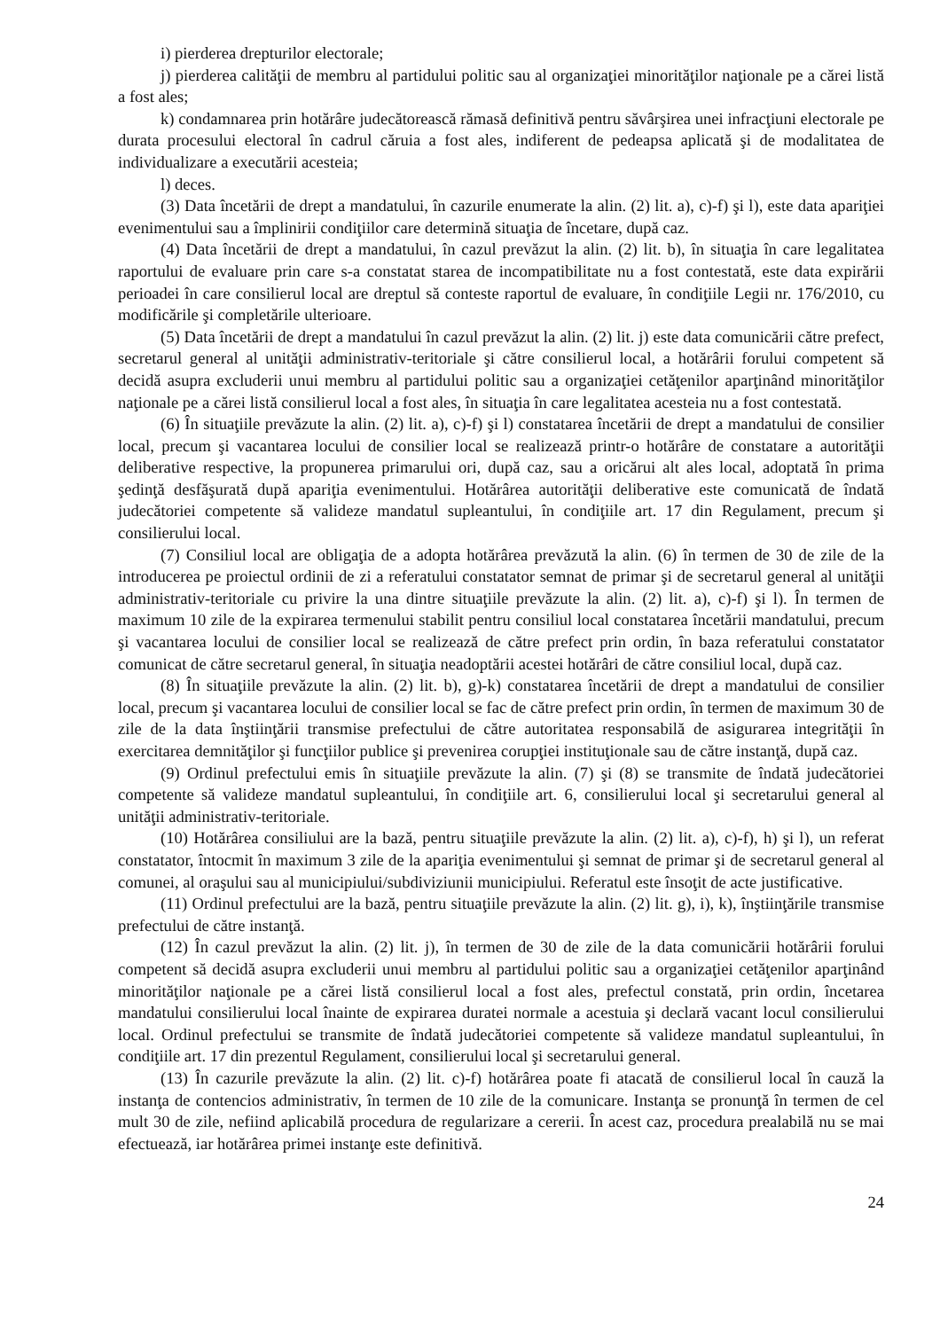i) pierderea drepturilor electorale;
j) pierderea calităţii de membru al partidului politic sau al organizaţiei minorităţilor naţionale pe a cărei listă a fost ales;
k) condamnarea prin hotărâre judecătorească rămasă definitivă pentru săvârşirea unei infracţiuni electorale pe durata procesului electoral în cadrul căruia a fost ales, indiferent de pedeapsa aplicată şi de modalitatea de individualizare a executării acesteia;
l) deces.
(3) Data încetării de drept a mandatului, în cazurile enumerate la alin. (2) lit. a), c)-f) şi l), este data apariţiei evenimentului sau a împlinirii condiţiilor care determină situaţia de încetare, după caz.
(4) Data încetării de drept a mandatului, în cazul prevăzut la alin. (2) lit. b), în situaţia în care legalitatea raportului de evaluare prin care s-a constatat starea de incompatibilitate nu a fost contestată, este data expirării perioadei în care consilierul local are dreptul să conteste raportul de evaluare, în condiţiile Legii nr. 176/2010, cu modificările şi completările ulterioare.
(5) Data încetării de drept a mandatului în cazul prevăzut la alin. (2) lit. j) este data comunicării către prefect, secretarul general al unităţii administrativ-teritoriale şi către consilierul local, a hotărârii forului competent să decidă asupra excluderii unui membru al partidului politic sau a organizaţiei cetăţenilor aparţinând minorităţilor naţionale pe a cărei listă consilierul local a fost ales, în situaţia în care legalitatea acesteia nu a fost contestată.
(6) În situaţiile prevăzute la alin. (2) lit. a), c)-f) şi l) constatarea încetării de drept a mandatului de consilier local, precum şi vacantarea locului de consilier local se realizează printr-o hotărâre de constatare a autorităţii deliberative respective, la propunerea primarului ori, după caz, sau a oricărui alt ales local, adoptată în prima şedinţă desfăşurată după apariţia evenimentului. Hotărârea autorităţii deliberative este comunicată de îndată judecătoriei competente să valideze mandatul supleantului, în condiţiile art. 17 din Regulament, precum şi consilierului local.
(7) Consiliul local are obligaţia de a adopta hotărârea prevăzută la alin. (6) în termen de 30 de zile de la introducerea pe proiectul ordinii de zi a referatului constatator semnat de primar şi de secretarul general al unităţii administrativ-teritoriale cu privire la una dintre situaţiile prevăzute la alin. (2) lit. a), c)-f) şi l). În termen de maximum 10 zile de la expirarea termenului stabilit pentru consiliul local constatarea încetării mandatului, precum şi vacantarea locului de consilier local se realizează de către prefect prin ordin, în baza referatului constatator comunicat de către secretarul general, în situaţia neadoptării acestei hotărâri de către consiliul local, după caz.
(8) În situaţiile prevăzute la alin. (2) lit. b), g)-k) constatarea încetării de drept a mandatului de consilier local, precum şi vacantarea locului de consilier local se fac de către prefect prin ordin, în termen de maximum 30 de zile de la data înştiinţării transmise prefectului de către autoritatea responsabilă de asigurarea integrităţii în exercitarea demnităţilor şi funcţiilor publice şi prevenirea corupţiei instituţionale sau de către instanţă, după caz.
(9) Ordinul prefectului emis în situaţiile prevăzute la alin. (7) şi (8) se transmite de îndată judecătoriei competente să valideze mandatul supleantului, în condiţiile art. 6, consilierului local şi secretarului general al unităţii administrativ-teritoriale.
(10) Hotărârea consiliului are la bază, pentru situaţiile prevăzute la alin. (2) lit. a), c)-f), h) şi l), un referat constatator, întocmit în maximum 3 zile de la apariţia evenimentului şi semnat de primar şi de secretarul general al comunei, al oraşului sau al municipiului/subdiviziunii municipiului. Referatul este însoţit de acte justificative.
(11) Ordinul prefectului are la bază, pentru situaţiile prevăzute la alin. (2) lit. g), i), k), înştiinţările transmise prefectului de către instanţă.
(12) În cazul prevăzut la alin. (2) lit. j), în termen de 30 de zile de la data comunicării hotărârii forului competent să decidă asupra excluderii unui membru al partidului politic sau a organizaţiei cetăţenilor aparţinând minorităţilor naţionale pe a cărei listă consilierul local a fost ales, prefectul constată, prin ordin, încetarea mandatului consilierului local înainte de expirarea duratei normale a acestuia şi declară vacant locul consilierului local. Ordinul prefectului se transmite de îndată judecătoriei competente să valideze mandatul supleantului, în condiţiile art. 17 din prezentul Regulament, consilierului local şi secretarului general.
(13) În cazurile prevăzute la alin. (2) lit. c)-f) hotărârea poate fi atacată de consilierul local în cauză la instanţa de contencios administrativ, în termen de 10 zile de la comunicare. Instanţa se pronunţă în termen de cel mult 30 de zile, nefiind aplicabilă procedura de regularizare a cererii. În acest caz, procedura prealabilă nu se mai efectuează, iar hotărârea primei instanţe este definitivă.
24